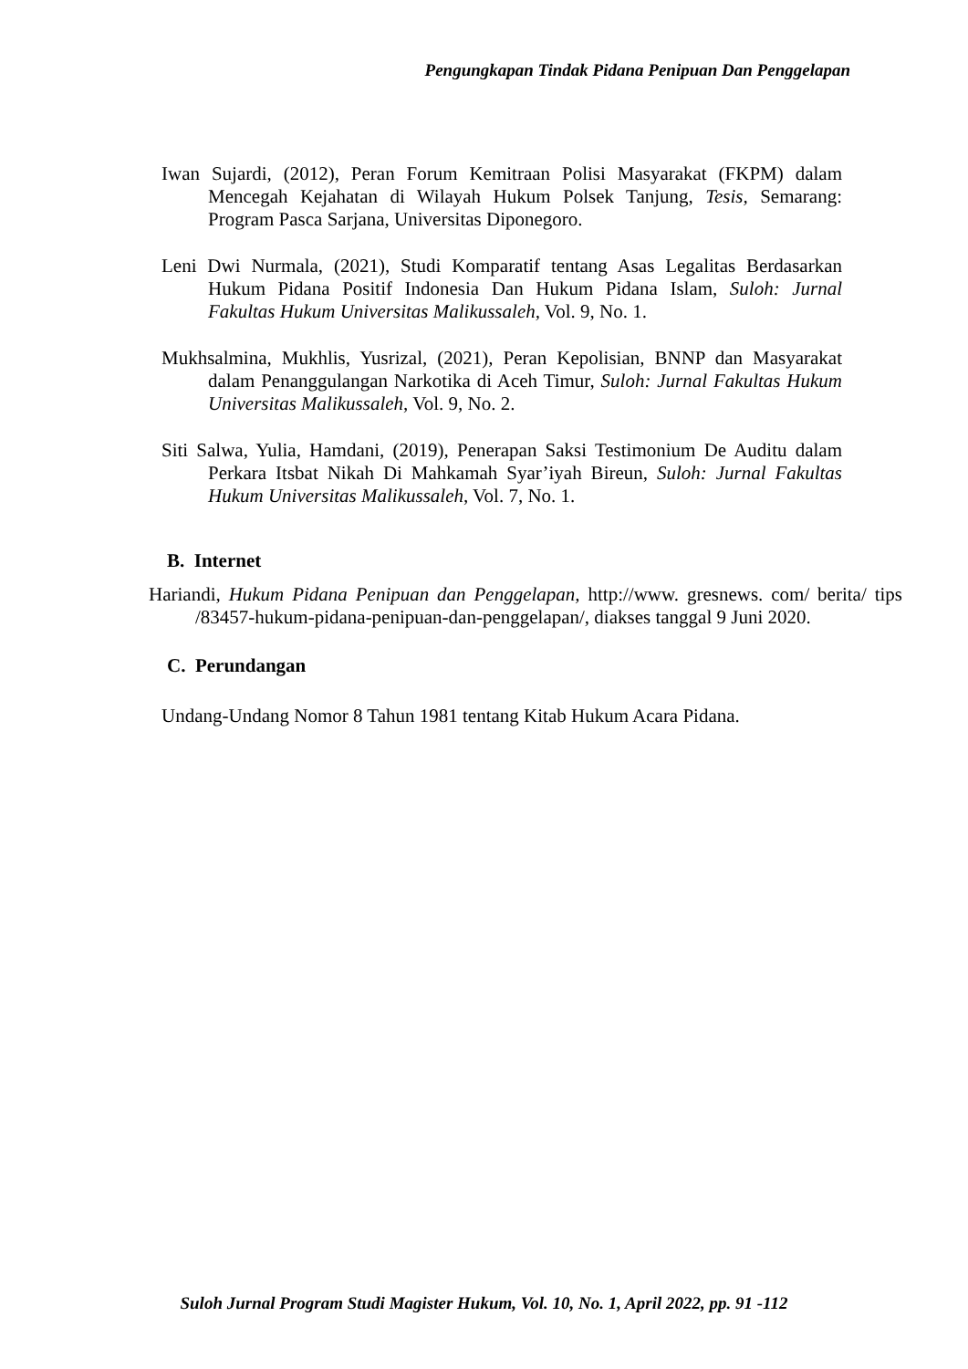Pengungkapan Tindak Pidana Penipuan Dan Penggelapan
Iwan Sujardi, (2012), Peran Forum Kemitraan Polisi Masyarakat (FKPM) dalam Mencegah Kejahatan di Wilayah Hukum Polsek Tanjung, Tesis, Semarang: Program Pasca Sarjana, Universitas Diponegoro.
Leni Dwi Nurmala, (2021), Studi Komparatif tentang Asas Legalitas Berdasarkan Hukum Pidana Positif Indonesia Dan Hukum Pidana Islam, Suloh: Jurnal Fakultas Hukum Universitas Malikussaleh, Vol. 9, No. 1.
Mukhsalmina, Mukhlis, Yusrizal, (2021), Peran Kepolisian, BNNP dan Masyarakat dalam Penanggulangan Narkotika di Aceh Timur, Suloh: Jurnal Fakultas Hukum Universitas Malikussaleh, Vol. 9, No. 2.
Siti Salwa, Yulia, Hamdani, (2019), Penerapan Saksi Testimonium De Auditu dalam Perkara Itsbat Nikah Di Mahkamah Syar’iyah Bireun, Suloh: Jurnal Fakultas Hukum Universitas Malikussaleh, Vol. 7, No. 1.
B. Internet
Hariandi, Hukum Pidana Penipuan dan Penggelapan, http://www. gresnews. com/ berita/ tips /83457-hukum-pidana-penipuan-dan-penggelapan/, diakses tanggal 9 Juni 2020.
C. Perundangan
Undang-Undang Nomor 8 Tahun 1981 tentang Kitab Hukum Acara Pidana.
Suloh Jurnal Program Studi Magister Hukum, Vol. 10, No. 1, April 2022, pp. 91 -112